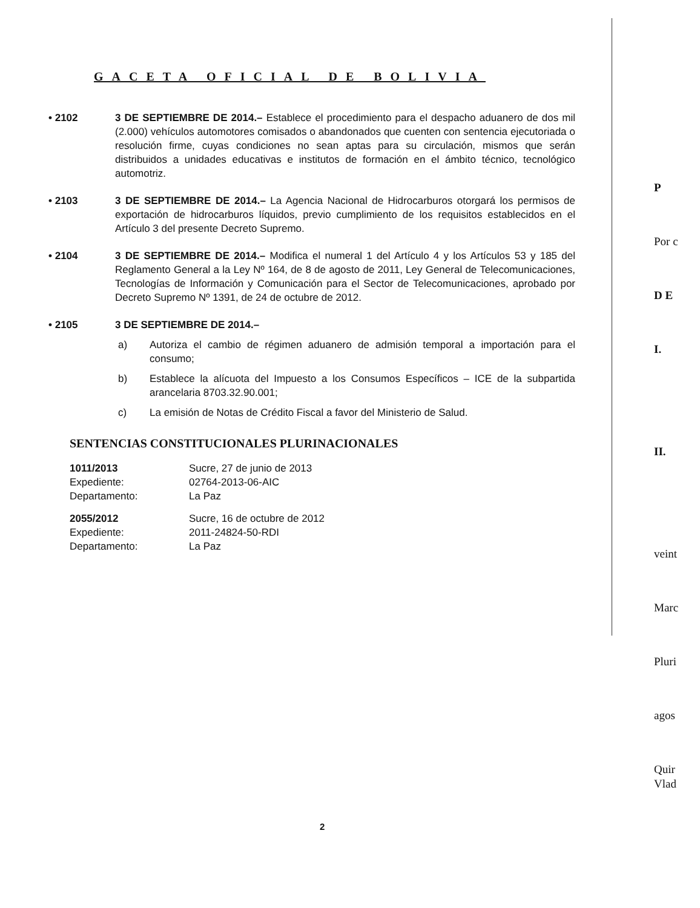GACETA OFICIAL DE BOLIVIA
• 2102 3 DE SEPTIEMBRE DE 2014.– Establece el procedimiento para el despacho aduanero de dos mil (2.000) vehículos automotores comisados o abandonados que cuenten con sentencia ejecutoriada o resolución firme, cuyas condiciones no sean aptas para su circulación, mismos que serán distribuidos a unidades educativas e institutos de formación en el ámbito técnico, tecnológico automotriz.
• 2103 3 DE SEPTIEMBRE DE 2014.– La Agencia Nacional de Hidrocarburos otorgará los permisos de exportación de hidrocarburos líquidos, previo cumplimiento de los requisitos establecidos en el Artículo 3 del presente Decreto Supremo.
• 2104 3 DE SEPTIEMBRE DE 2014.– Modifica el numeral 1 del Artículo 4 y los Artículos 53 y 185 del Reglamento General a la Ley Nº 164, de 8 de agosto de 2011, Ley General de Telecomunicaciones, Tecnologías de Información y Comunicación para el Sector de Telecomunicaciones, aprobado por Decreto Supremo Nº 1391, de 24 de octubre de 2012.
• 2105 3 DE SEPTIEMBRE DE 2014.–
a) Autoriza el cambio de régimen aduanero de admisión temporal a importación para el consumo;
b) Establece la alícuota del Impuesto a los Consumos Específicos – ICE de la subpartida arancelaria 8703.32.90.001;
c) La emisión de Notas de Crédito Fiscal a favor del Ministerio de Salud.
SENTENCIAS CONSTITUCIONALES PLURINACIONALES
1011/2013 Sucre, 27 de junio de 2013 Expediente: 02764-2013-06-AIC Departamento: La Paz
2055/2012 Sucre, 16 de octubre de 2012 Expediente: 2011-24824-50-RDI Departamento: La Paz
2
P
Por c
D E
I.
II.
veint
Marc
Pluri
agos
Quir
Vlad